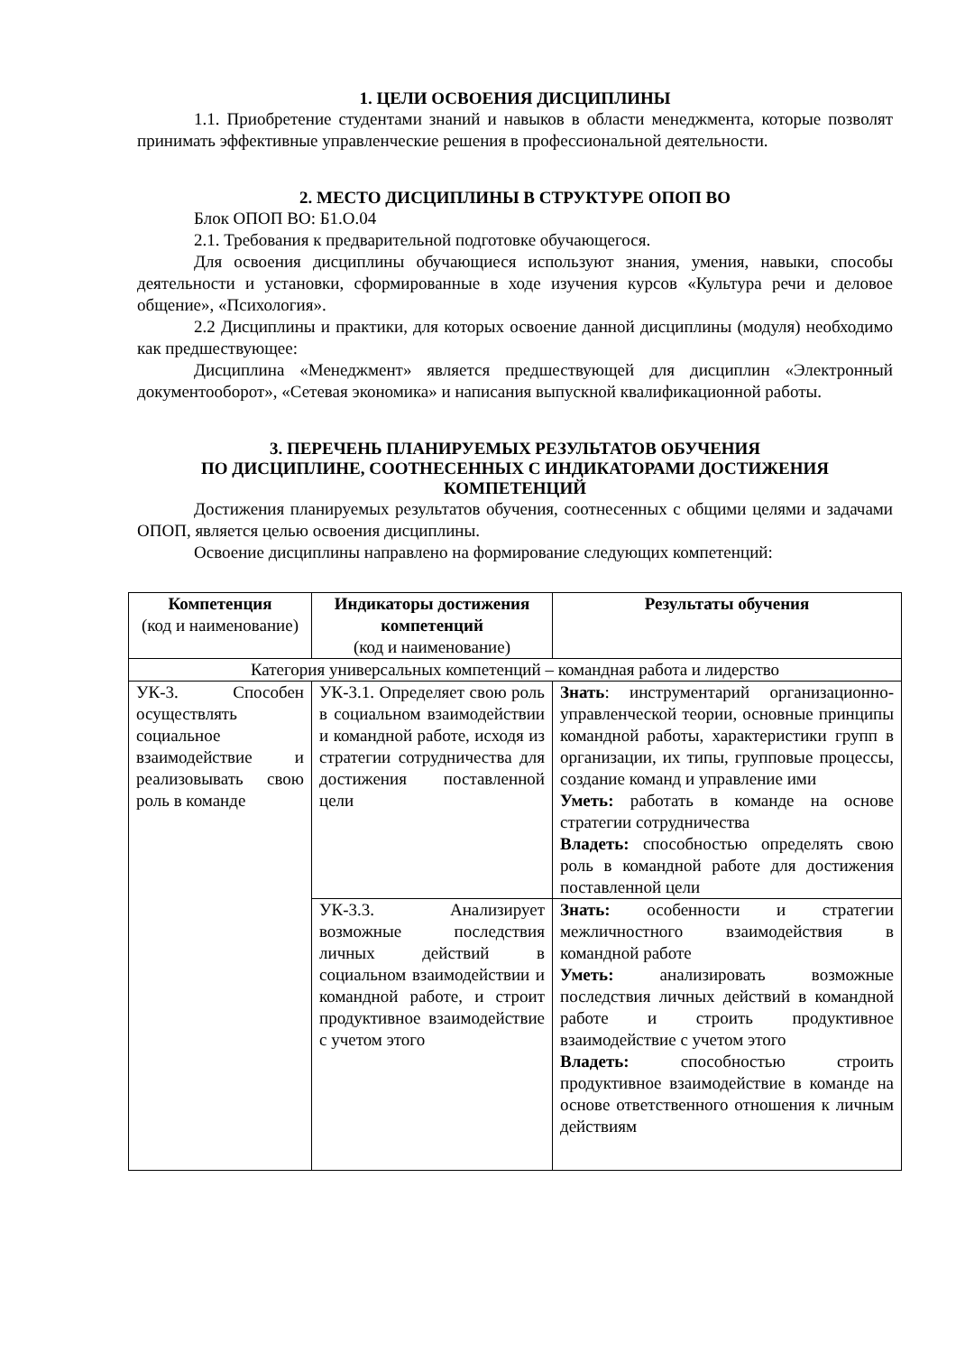1. ЦЕЛИ ОСВОЕНИЯ ДИСЦИПЛИНЫ
1.1. Приобретение студентами знаний и навыков в области менеджмента, которые позволят принимать эффективные управленческие решения в профессиональной деятельности.
2. МЕСТО ДИСЦИПЛИНЫ В СТРУКТУРЕ ОПОП ВО
Блок ОПОП ВО: Б1.О.04
2.1. Требования к предварительной подготовке обучающегося.
Для освоения дисциплины обучающиеся используют знания, умения, навыки, способы деятельности и установки, сформированные в ходе изучения курсов «Культура речи и деловое общение», «Психология».
2.2 Дисциплины и практики, для которых освоение данной дисциплины (модуля) необходимо как предшествующее:
Дисциплина «Менеджмент» является предшествующей для дисциплин «Электронный документооборот», «Сетевая экономика» и написания выпускной квалификационной работы.
3. ПЕРЕЧЕНЬ ПЛАНИРУЕМЫХ РЕЗУЛЬТАТОВ ОБУЧЕНИЯ
ПО ДИСЦИПЛИНЕ, СООТНЕСЕННЫХ С ИНДИКАТОРАМИ ДОСТИЖЕНИЯ КОМПЕТЕНЦИЙ
Достижения планируемых результатов обучения, соотнесенных с общими целями и задачами ОПОП, является целью освоения дисциплины.
Освоение дисциплины направлено на формирование следующих компетенций:
| Компетенция (код и наименование) | Индикаторы достижения компетенций (код и наименование) | Результаты обучения |
| --- | --- | --- |
| Категория универсальных компетенций – командная работа и лидерство | | |
| УК-3. Способен осуществлять социальное взаимодействие и реализовывать свою роль в команде | УК-3.1. Определяет свою роль в социальном взаимодействии и командной работе, исходя из стратегии сотрудничества для достижения поставленной цели | Знать : инструментарий организационно-управленческой теории, основные принципы командной работы, характеристики групп в организации, их типы, групповые процессы, создание команд и управление ими Уметь: работать в команде на основе стратегии сотрудничества Владеть: способностью определять свою роль в командной работе для достижения поставленной цели |
| | УК-3.3. Анализирует возможные последствия личных действий в социальном взаимодействии и командной работе, и строит продуктивное взаимодействие с учетом этого | Знать: особенности и стратегии межличностного взаимодействия в командной работе Уметь: анализировать возможные последствия личных действий в командной работе и строить продуктивное взаимодействие с учетом этого Владеть: способностью строить продуктивное взаимодействие в команде на основе ответственного отношения к личным действиям |